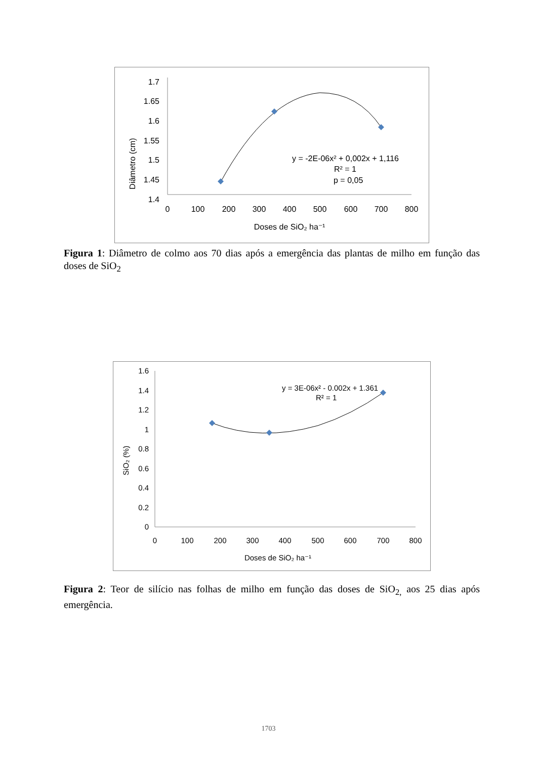Diâmetro (cm)
1.7
1.65
1.6
1.55
1.5
1.45
1.4
0
100
200
300
400
500
600
700
800
Doses de SiO₂ ha⁻¹
y = -2E-06x² + 0,002x + 1,116
R² = 1
p = 0,05
Figura 1: Diâmetro de colmo aos 70 dias após a emergência das plantas de milho em função das doses de SiO<sub>2</sub>
SiO₂ (%)
1.6
1.4
1.2
1
0.8
0.6
0.4
0.2
0
0
100
200
300
400
500
600
700
800
Doses de SiO₂ ha⁻¹
y = 3E-06x² - 0.002x + 1.361
R² = 1
Figura 2: Teor de silício nas folhas de milho em função das doses de SiO<sub>2,</sub> aos 25 dias após emergência.
1703